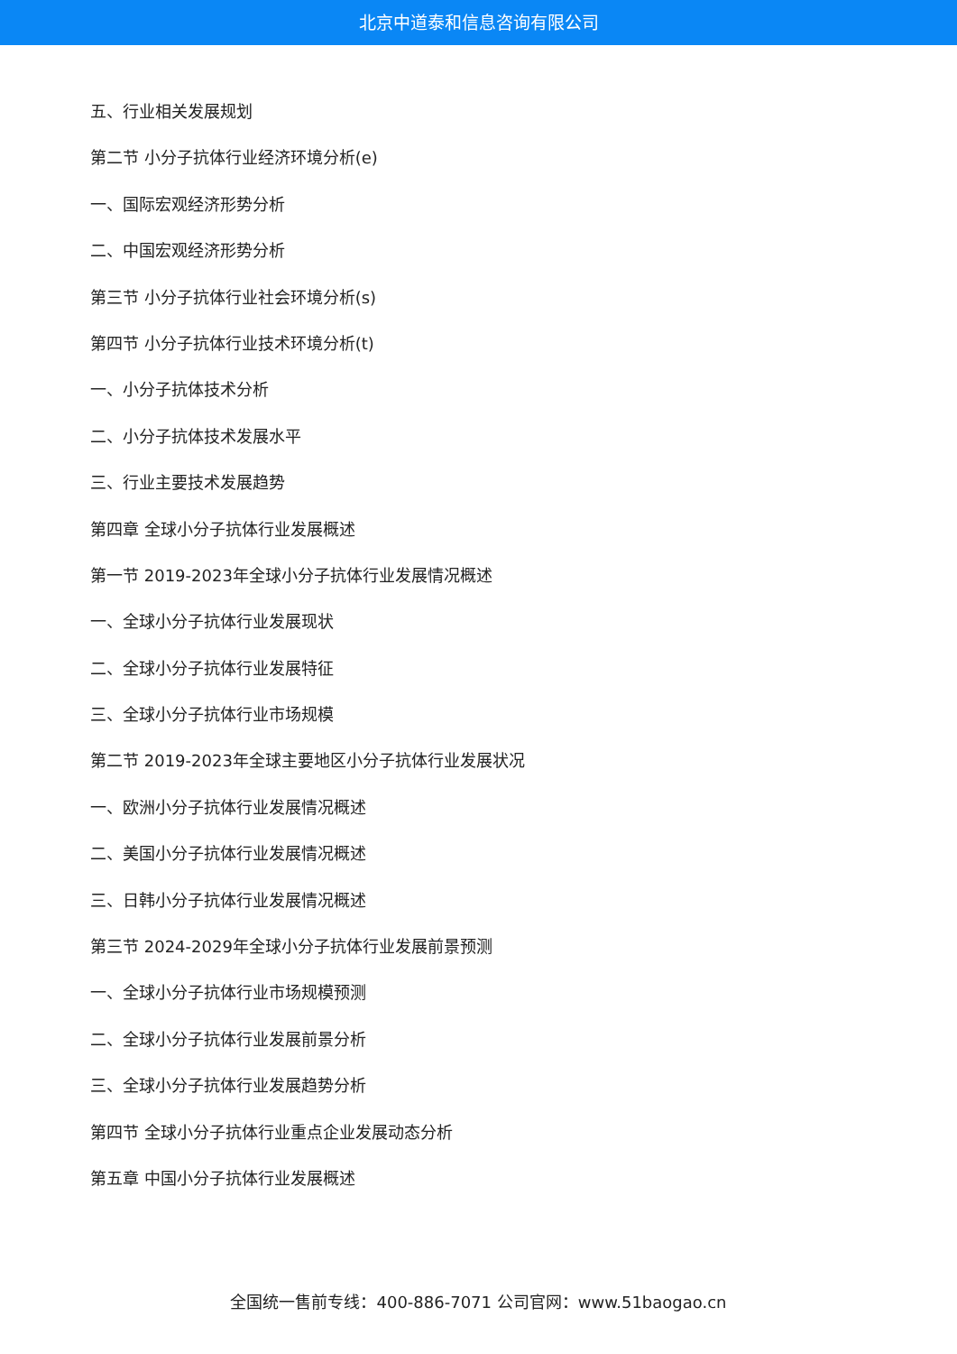北京中道泰和信息咨询有限公司
五、行业相关发展规划
第二节 小分子抗体行业经济环境分析(e)
一、国际宏观经济形势分析
二、中国宏观经济形势分析
第三节 小分子抗体行业社会环境分析(s)
第四节 小分子抗体行业技术环境分析(t)
一、小分子抗体技术分析
二、小分子抗体技术发展水平
三、行业主要技术发展趋势
第四章 全球小分子抗体行业发展概述
第一节 2019-2023年全球小分子抗体行业发展情况概述
一、全球小分子抗体行业发展现状
二、全球小分子抗体行业发展特征
三、全球小分子抗体行业市场规模
第二节 2019-2023年全球主要地区小分子抗体行业发展状况
一、欧洲小分子抗体行业发展情况概述
二、美国小分子抗体行业发展情况概述
三、日韩小分子抗体行业发展情况概述
第三节 2024-2029年全球小分子抗体行业发展前景预测
一、全球小分子抗体行业市场规模预测
二、全球小分子抗体行业发展前景分析
三、全球小分子抗体行业发展趋势分析
第四节 全球小分子抗体行业重点企业发展动态分析
第五章 中国小分子抗体行业发展概述
全国统一售前专线：400-886-7071 公司官网：www.51baogao.cn